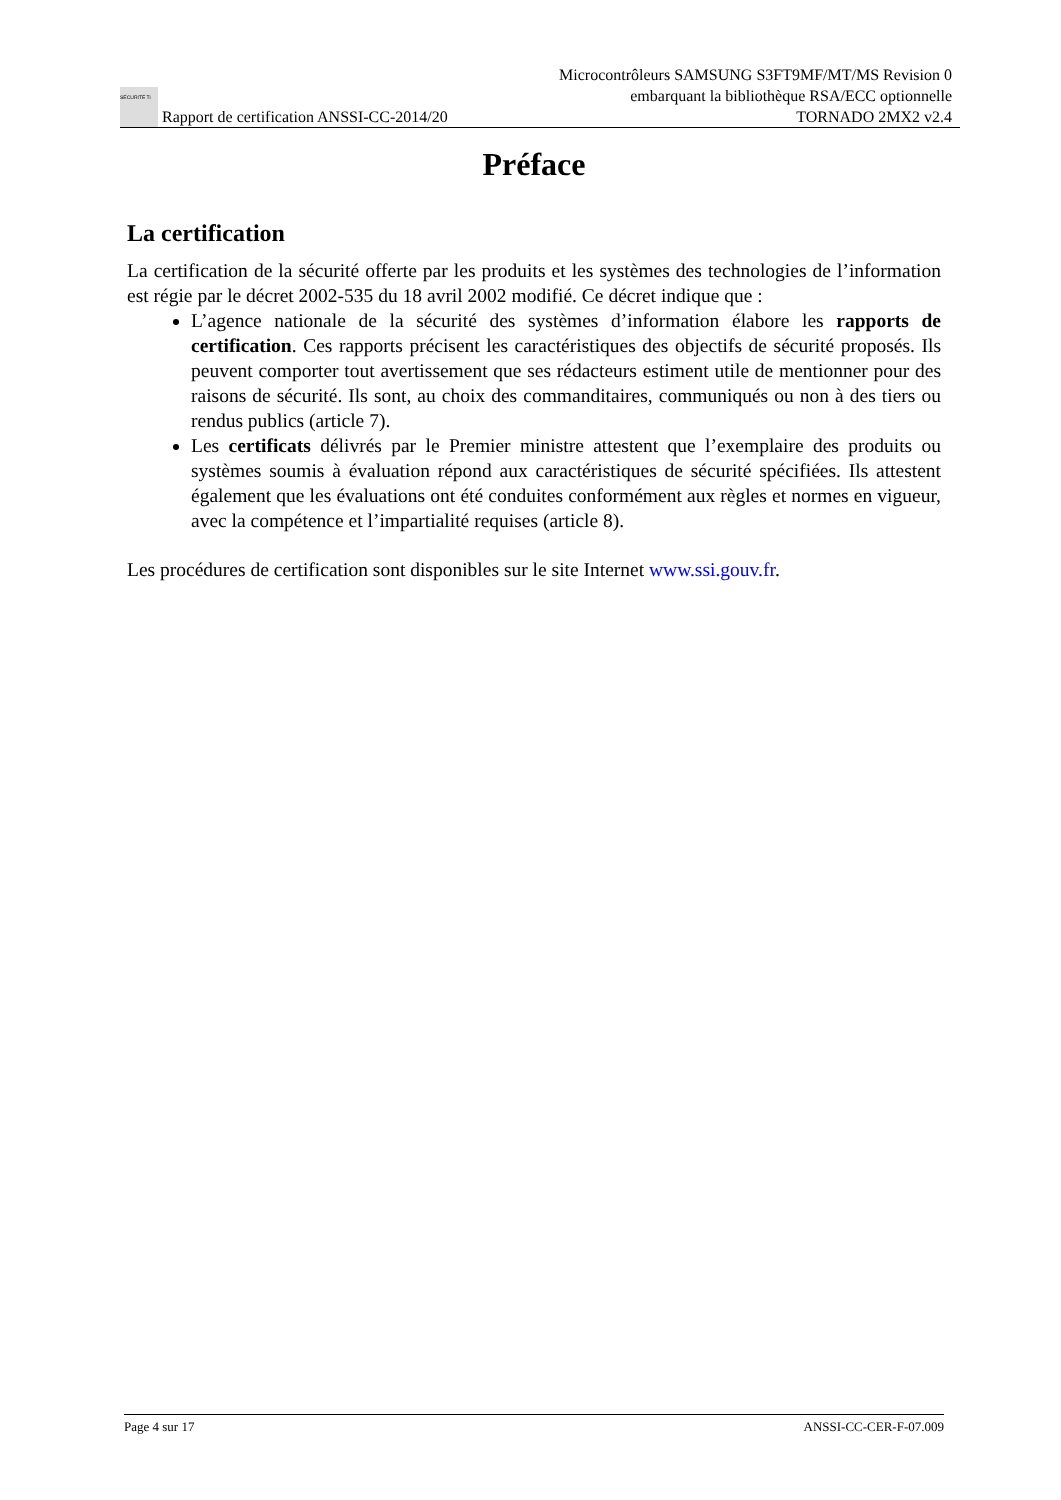SÉCURITÉ Ti Rapport de certification ANSSI-CC-2014/20
Microcontrôleurs SAMSUNG S3FT9MF/MT/MS Revision 0
embarquant la bibliothèque RSA/ECC optionnelle
TORNADO 2MX2 v2.4
Préface
La certification
La certification de la sécurité offerte par les produits et les systèmes des technologies de l’information est régie par le décret 2002-535 du 18 avril 2002 modifié. Ce décret indique que :
L’agence nationale de la sécurité des systèmes d’information élabore les rapports de certification. Ces rapports précisent les caractéristiques des objectifs de sécurité proposés. Ils peuvent comporter tout avertissement que ses rédacteurs estiment utile de mentionner pour des raisons de sécurité. Ils sont, au choix des commanditaires, communiqués ou non à des tiers ou rendus publics (article 7).
Les certificats délivrés par le Premier ministre attestent que l’exemplaire des produits ou systèmes soumis à évaluation répond aux caractéristiques de sécurité spécifiées. Ils attestent également que les évaluations ont été conduites conformément aux règles et normes en vigueur, avec la compétence et l’impartialité requises (article 8).
Les procédures de certification sont disponibles sur le site Internet www.ssi.gouv.fr.
Page 4 sur 17 ANSSI-CC-CER-F-07.009